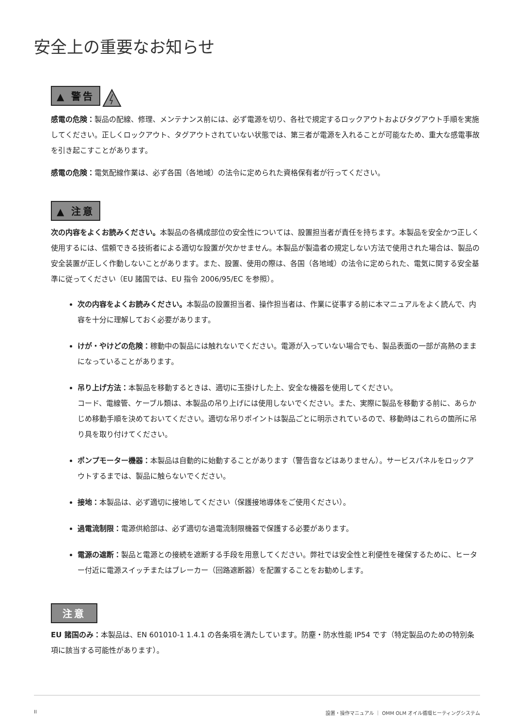安全上の重要なお知らせ
▲ 警告
感電の危険：製品の配線、修理、メンテナンス前には、必ず電源を切り、各社で規定するロックアウトおよびタグアウト手順を実施してください。正しくロックアウト、タグアウトされていない状態では、第三者が電源を入れることが可能なため、重大な感電事故を引き起こすことがあります。
感電の危険：電気配線作業は、必ず各国（各地域）の法令に定められた資格保有者が行ってください。
▲ 注意
次の内容をよくお読みください。本製品の各構成部位の安全性については、設置担当者が責任を持ちます。本製品を安全かつ正しく使用するには、信頼できる技術者による適切な設置が欠かせません。本製品が製造者の規定しない方法で使用された場合は、製品の安全装置が正しく作動しないことがあります。また、設置、使用の際は、各国（各地域）の法令に定められた、電気に関する安全基準に従ってください（EU 諸国では、EU 指令 2006/95/EC を参照）。
次の内容をよくお読みください。本製品の設置担当者、操作担当者は、作業に従事する前に本マニュアルをよく読んで、内容を十分に理解しておく必要があります。
けが・やけどの危険：稼動中の製品には触れないでください。電源が入っていない場合でも、製品表面の一部が高熱のままになっていることがあります。
吊り上げ方法：本製品を移動するときは、適切に玉掛けした上、安全な機器を使用してください。
コード、電線管、ケーブル類は、本製品の吊り上げには使用しないでください。また、実際に製品を移動する前に、あらかじめ移動手順を決めておいてください。適切な吊りポイントは製品ごとに明示されているので、移動時はこれらの箇所に吊り具を取り付けてください。
ポンプモーター機器：本製品は自動的に始動することがあります（警告音などはありません）。サービスパネルをロックアウトするまでは、製品に触らないでください。
接地：本製品は、必ず適切に接地してください（保護接地導体をご使用ください）。
過電流制限：電源供給部は、必ず適切な過電流制限機器で保護する必要があります。
電源の遮断：製品と電源との接続を遮断する手段を用意してください。弊社では安全性と利便性を確保するために、ヒーター付近に電源スイッチまたはブレーカー（回路遮断器）を配置することをお勧めします。
注意
EU 諸国のみ：本製品は、EN 601010-1 1.4.1 の各条項を満たしています。防塵・防水性能 IP54 です（特定製品のための特別条項に該当する可能性があります）。
II 設置・操作マニュアル ｜ OMM OLM オイル循環ヒーティングシステム